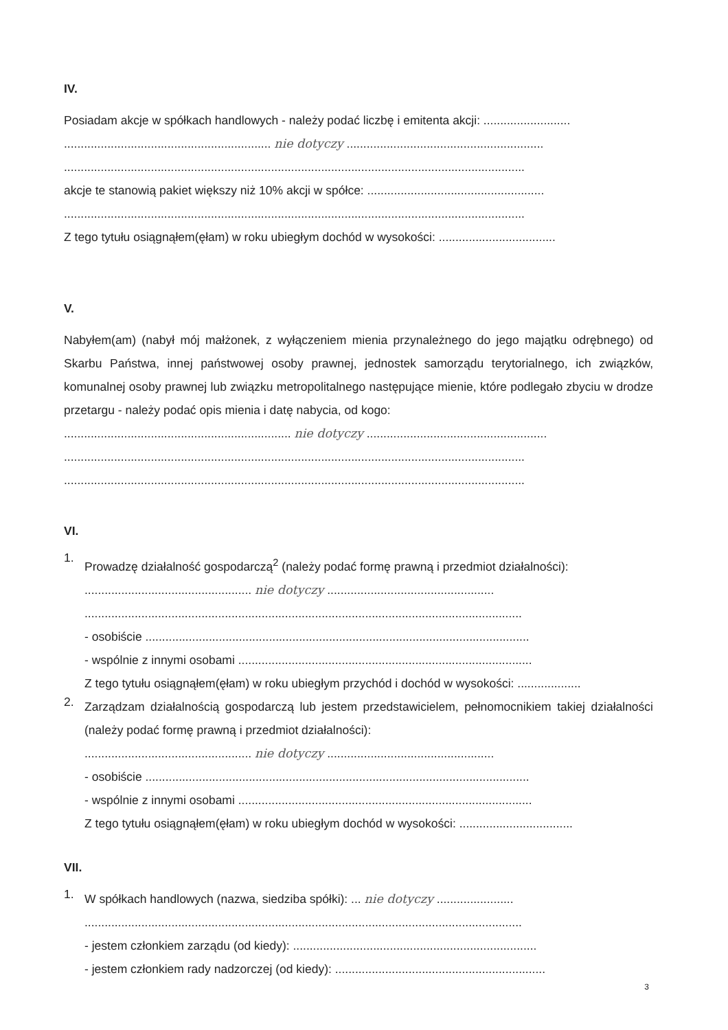IV.
Posiadam akcje w spółkach handlowych - należy podać liczbę i emitenta akcji: ..........................
.............................................................. nie dotyczy ...........................................................
..........................................................................................................................................
akcje te stanowią pakiet większy niż 10% akcji w spółce: .....................................................
..........................................................................................................................................
Z tego tytułu osiągnąłem(ęłam) w roku ubiegłym dochód w wysokości: ...................................
V.
Nabyłem(am) (nabył mój małżonek, z wyłączeniem mienia przynależnego do jego majątku odrębnego) od Skarbu Państwa, innej państwowej osoby prawnej, jednostek samorządu terytorialnego, ich związków, komunalnej osoby prawnej lub związku metropolitalnego następujące mienie, które podlegało zbyciu w drodze przetargu - należy podać opis mienia i datę nabycia, od kogo:
.................................................................... nie dotyczy ......................................................
..........................................................................................................................................
..........................................................................................................................................
VI.
1.
Prowadzę działalność gospodarczą<sup>2</sup> (należy podać formę prawną i przedmiot działalności):
.................................................. nie dotyczy ..................................................
...................................................................................................................................
- osobiście ...................................................................................................................
- wspólnie z innymi osobami ........................................................................................
Z tego tytułu osiągnąłem(ęłam) w roku ubiegłym przychód i dochód w wysokości: ...................
2.
Zarządzam działalnością gospodarczą lub jestem przedstawicielem, pełnomocnikiem takiej działalności (należy podać formę prawną i przedmiot działalności):
.................................................. nie dotyczy ..................................................
- osobiście ...................................................................................................................
- wspólnie z innymi osobami ........................................................................................
Z tego tytułu osiągnąłem(ęłam) w roku ubiegłym dochód w wysokości: ..................................
VII.
1.
W spółkach handlowych (nazwa, siedziba spółki): ... nie dotyczy .......................
...................................................................................................................................
- jestem członkiem zarządu (od kiedy): .........................................................................
- jestem członkiem rady nadzorczej (od kiedy): ...............................................................
3